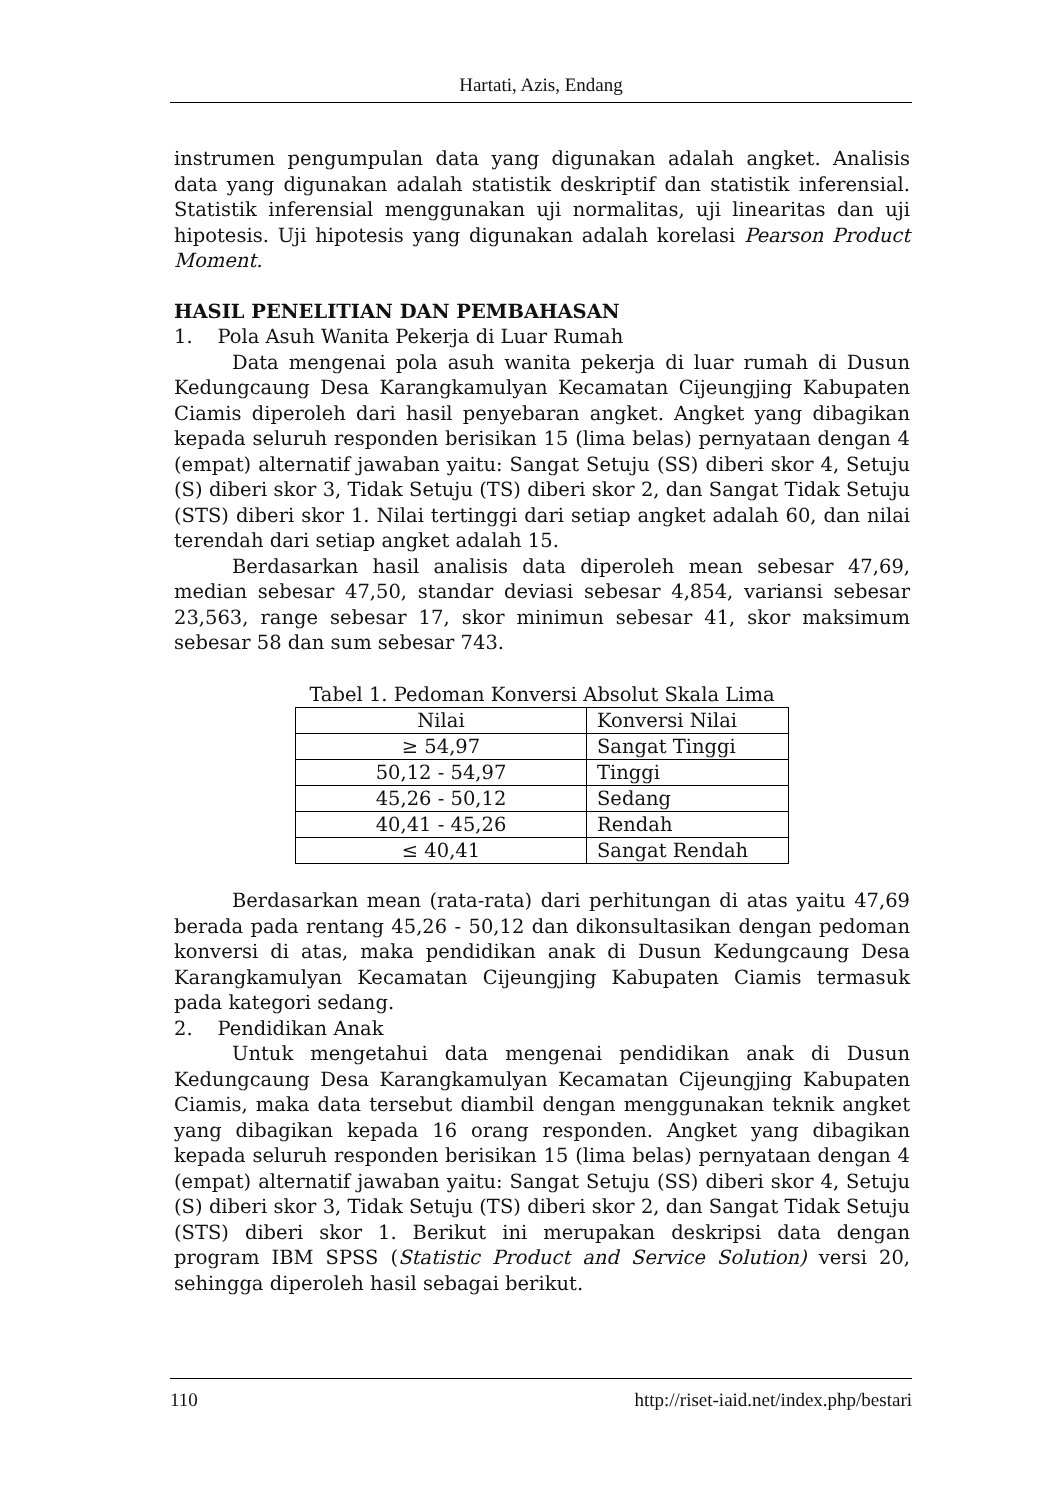Hartati, Azis, Endang
instrumen pengumpulan data yang digunakan adalah angket. Analisis data yang digunakan adalah statistik deskriptif dan statistik inferensial. Statistik inferensial menggunakan uji normalitas, uji linearitas dan uji hipotesis. Uji hipotesis yang digunakan adalah korelasi Pearson Product Moment.
HASIL PENELITIAN DAN PEMBAHASAN
1. Pola Asuh Wanita Pekerja di Luar Rumah
Data mengenai pola asuh wanita pekerja di luar rumah di Dusun Kedungcaung Desa Karangkamulyan Kecamatan Cijeungjing Kabupaten Ciamis diperoleh dari hasil penyebaran angket. Angket yang dibagikan kepada seluruh responden berisikan 15 (lima belas) pernyataan dengan 4 (empat) alternatif jawaban yaitu: Sangat Setuju (SS) diberi skor 4, Setuju (S) diberi skor 3, Tidak Setuju (TS) diberi skor 2, dan Sangat Tidak Setuju (STS) diberi skor 1. Nilai tertinggi dari setiap angket adalah 60, dan nilai terendah dari setiap angket adalah 15.
Berdasarkan hasil analisis data diperoleh mean sebesar 47,69, median sebesar 47,50, standar deviasi sebesar 4,854, variansi sebesar 23,563, range sebesar 17, skor minimun sebesar 41, skor maksimum sebesar 58 dan sum sebesar 743.
Tabel 1. Pedoman Konversi Absolut Skala Lima
| Nilai | Konversi Nilai |
| ≥ 54,97 | Sangat Tinggi |
| 50,12 - 54,97 | Tinggi |
| 45,26 - 50,12 | Sedang |
| 40,41 - 45,26 | Rendah |
| ≤ 40,41 | Sangat Rendah |
Berdasarkan mean (rata-rata) dari perhitungan di atas yaitu 47,69 berada pada rentang 45,26 - 50,12 dan dikonsultasikan dengan pedoman konversi di atas, maka pendidikan anak di Dusun Kedungcaung Desa Karangkamulyan Kecamatan Cijeungjing Kabupaten Ciamis termasuk pada kategori sedang.
2. Pendidikan Anak
Untuk mengetahui data mengenai pendidikan anak di Dusun Kedungcaung Desa Karangkamulyan Kecamatan Cijeungjing Kabupaten Ciamis, maka data tersebut diambil dengan menggunakan teknik angket yang dibagikan kepada 16 orang responden. Angket yang dibagikan kepada seluruh responden berisikan 15 (lima belas) pernyataan dengan 4 (empat) alternatif jawaban yaitu: Sangat Setuju (SS) diberi skor 4, Setuju (S) diberi skor 3, Tidak Setuju (TS) diberi skor 2, dan Sangat Tidak Setuju (STS) diberi skor 1. Berikut ini merupakan deskripsi data dengan program IBM SPSS (Statistic Product and Service Solution) versi 20, sehingga diperoleh hasil sebagai berikut.
110 http://riset-iaid.net/index.php/bestari